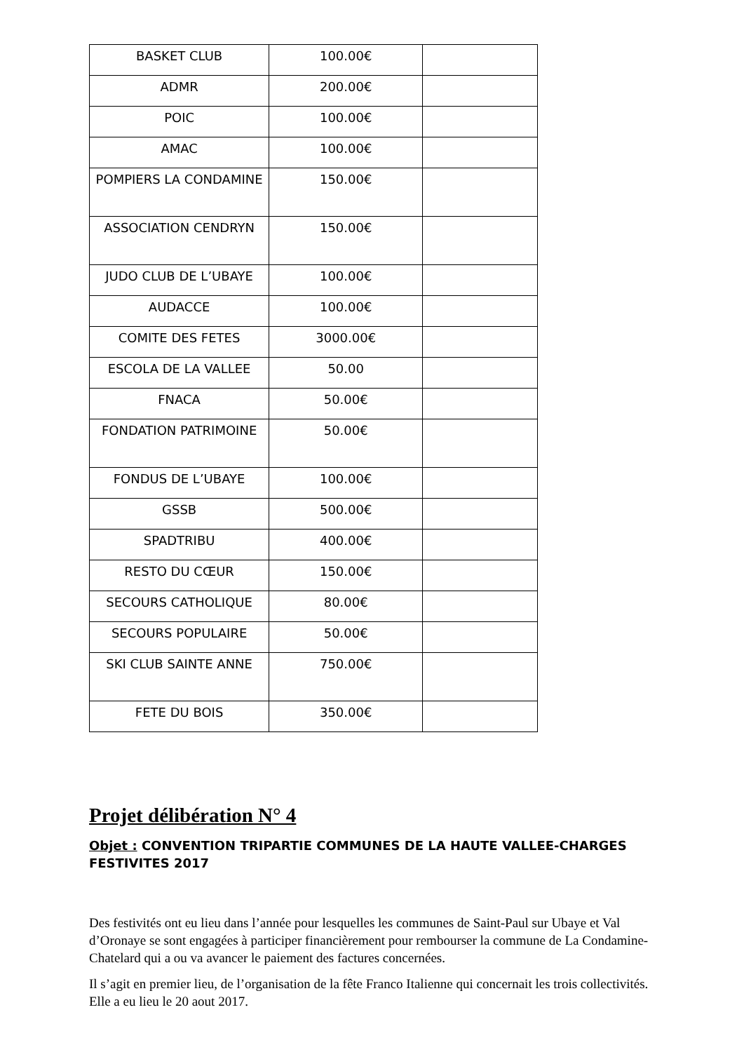| BASKET CLUB | 100.00€ | |
| ADMR | 200.00€ | |
| POIC | 100.00€ | |
| AMAC | 100.00€ | |
| POMPIERS LA CONDAMINE | 150.00€ | |
| ASSOCIATION CENDRYN | 150.00€ | |
| JUDO CLUB DE L’UBAYE | 100.00€ | |
| AUDACCE | 100.00€ | |
| COMITE DES FETES | 3000.00€ | |
| ESCOLA DE LA VALLEE | 50.00 | |
| FNACA | 50.00€ | |
| FONDATION PATRIMOINE | 50.00€ | |
| FONDUS DE L’UBAYE | 100.00€ | |
| GSSB | 500.00€ | |
| SPADTRIBU | 400.00€ | |
| RESTO DU CŒUR | 150.00€ | |
| SECOURS CATHOLIQUE | 80.00€ | |
| SECOURS POPULAIRE | 50.00€ | |
| SKI CLUB SAINTE ANNE | 750.00€ | |
| FETE DU BOIS | 350.00€ | |
Projet délibération N° 4
Objet : CONVENTION TRIPARTIE COMMUNES DE LA HAUTE VALLEE-CHARGES FESTIVITES 2017
Des festivités ont eu lieu dans l’année pour lesquelles les communes de Saint-Paul sur Ubaye et Val d’Oronaye se sont engagées à participer financièrement pour rembourser la commune de La Condamine- Chatelard qui a ou va avancer le paiement des factures concernées.
Il s’agit en premier lieu, de l’organisation de la fête Franco Italienne qui concernait les trois collectivités. Elle a eu lieu le 20 aout 2017.